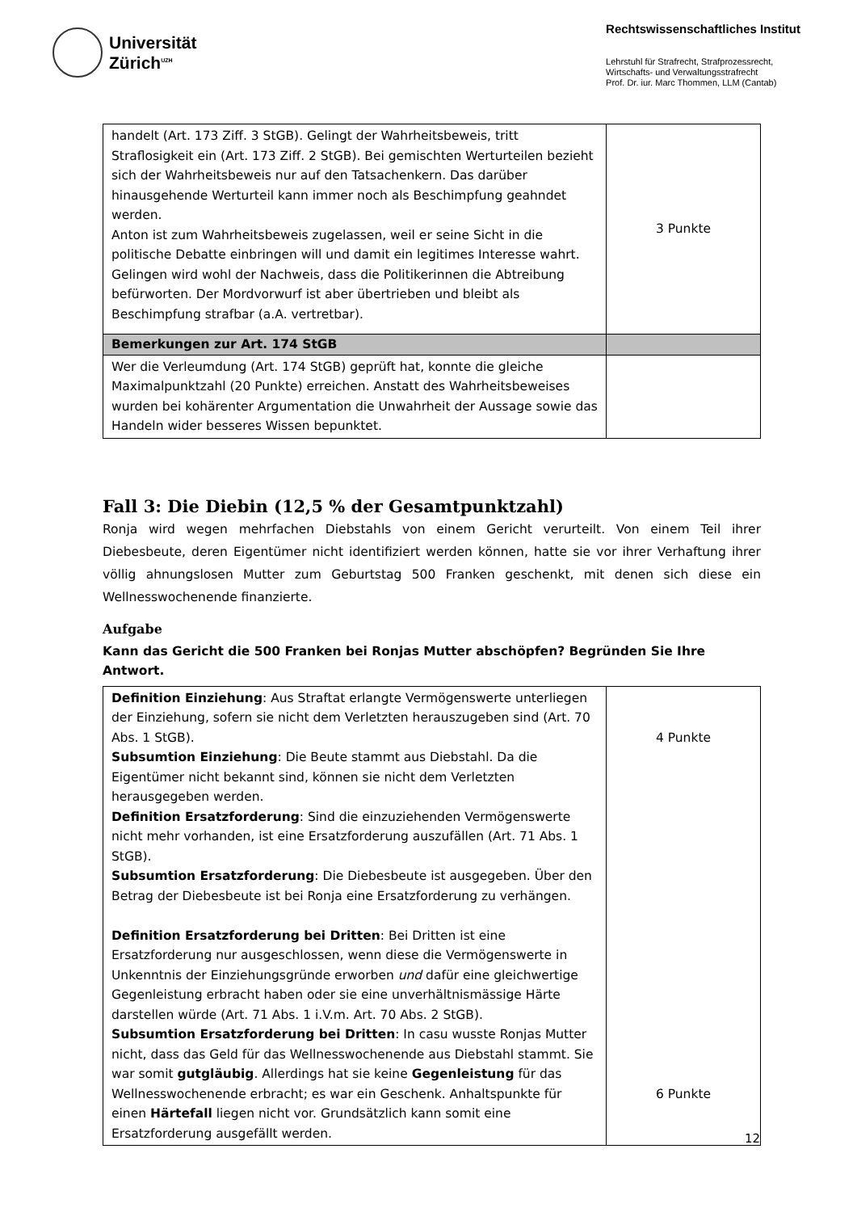Universität
Zürich<sup>UZH</sup>
Rechtswissenschaftliches Institut
Lehrstuhl für Strafrecht, Strafprozessrecht,
Wirtschafts- und Verwaltungsstrafrecht
Prof. Dr. iur. Marc Thommen, LLM (Cantab)
| handelt (Art. 173 Ziff. 3 StGB). Gelingt der Wahrheitsbeweis, tritt Straflosigkeit ein (Art. 173 Ziff. 2 StGB). Bei gemischten Werturteilen bezieht sich der Wahrheitsbeweis nur auf den Tatsachenkern. Das darüber hinausgehende Werturteil kann immer noch als Beschimpfung geahndet werden. Anton ist zum Wahrheitsbeweis zugelassen, weil er seine Sicht in die politische Debatte einbringen will und damit ein legitimes Interesse wahrt. Gelingen wird wohl der Nachweis, dass die Politikerinnen die Abtreibung befürworten. Der Mordvorwurf ist aber übertrieben und bleibt als Beschimpfung strafbar (a.A. vertretbar). | 3 Punkte |
| Bemerkungen zur Art. 174 StGB | |
| Wer die Verleumdung (Art. 174 StGB) geprüft hat, konnte die gleiche Maximalpunktzahl (20 Punkte) erreichen. Anstatt des Wahrheitsbeweises wurden bei kohärenter Argumentation die Unwahrheit der Aussage sowie das Handeln wider besseres Wissen bepunktet. | |
Fall 3: Die Diebin (12,5 % der Gesamtpunktzahl)
Ronja wird wegen mehrfachen Diebstahls von einem Gericht verurteilt. Von einem Teil ihrer Diebesbeute, deren Eigentümer nicht identifiziert werden können, hatte sie vor ihrer Verhaftung ihrer völlig ahnungslosen Mutter zum Geburtstag 500 Franken geschenkt, mit denen sich diese ein Wellnesswochenende finanzierte.
Aufgabe
Kann das Gericht die 500 Franken bei Ronjas Mutter abschöpfen? Begründen Sie Ihre Antwort.
| Definition Einziehung : Aus Straftat erlangte Vermögenswerte unterliegen der Einziehung, sofern sie nicht dem Verletzten herauszugeben sind (Art. 70 Abs. 1 StGB). Subsumtion Einziehung : Die Beute stammt aus Diebstahl. Da die Eigentümer nicht bekannt sind, können sie nicht dem Verletzten herausgegeben werden. Definition Ersatzforderung : Sind die einzuziehenden Vermögenswerte nicht mehr vorhanden, ist eine Ersatzforderung auszufällen (Art. 71 Abs. 1 StGB). Subsumtion Ersatzforderung : Die Diebesbeute ist ausgegeben. Über den Betrag der Diebesbeute ist bei Ronja eine Ersatzforderung zu verhängen. Definition Ersatzforderung bei Dritten : Bei Dritten ist eine Ersatzforderung nur ausgeschlossen, wenn diese die Vermögenswerte in Unkenntnis der Einziehungsgründe erworben und dafür eine gleichwertige Gegenleistung erbracht haben oder sie eine unverhältnismässige Härte darstellen würde (Art. 71 Abs. 1 i.V.m. Art. 70 Abs. 2 StGB). Subsumtion Ersatzforderung bei Dritten : In casu wusste Ronjas Mutter nicht, dass das Geld für das Wellnesswochenende aus Diebstahl stammt. Sie war somit gutgläubig . Allerdings hat sie keine Gegenleistung für das Wellnesswochenende erbracht; es war ein Geschenk. Anhaltspunkte für einen Härtefall liegen nicht vor. Grundsätzlich kann somit eine Ersatzforderung ausgefällt werden. | 4 Punkte 6 Punkte |
12